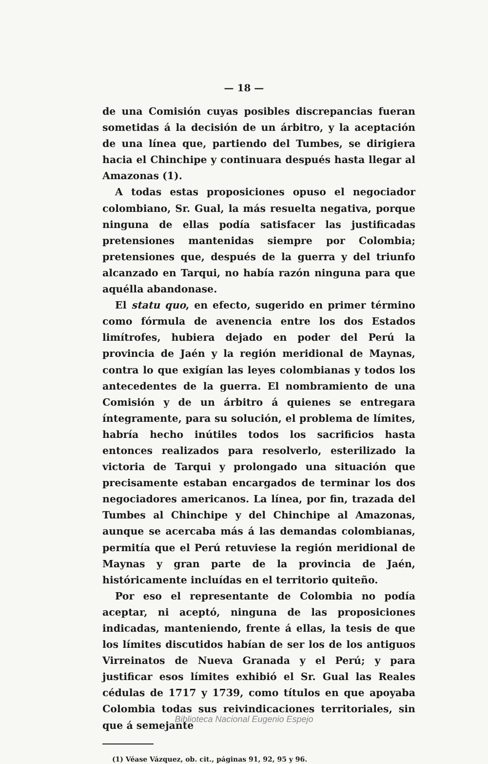— 18 —
de una Comisión cuyas posibles discrepancias fueran sometidas á la decisión de un árbitro, y la aceptación de una línea que, partiendo del Tumbes, se dirigiera hacia el Chinchipe y continuara después hasta llegar al Amazonas (1).
A todas estas proposiciones opuso el negociador colombiano, Sr. Gual, la más resuelta negativa, porque ninguna de ellas podía satisfacer las justificadas pretensiones mantenidas siempre por Colombia; pretensiones que, después de la guerra y del triunfo alcanzado en Tarqui, no había razón ninguna para que aquélla abandonase.
El statu quo, en efecto, sugerido en primer término como fórmula de avenencia entre los dos Estados limítrofes, hubiera dejado en poder del Perú la provincia de Jaén y la región meridional de Maynas, contra lo que exigían las leyes colombianas y todos los antecedentes de la guerra. El nombramiento de una Comisión y de un árbitro á quienes se entregara íntegramente, para su solución, el problema de límites, habría hecho inútiles todos los sacrificios hasta entonces realizados para resolverlo, esterilizado la victoria de Tarqui y prolongado una situación que precisamente estaban encargados de terminar los dos negociadores americanos. La línea, por fin, trazada del Tumbes al Chinchipe y del Chinchipe al Amazonas, aunque se acercaba más á las demandas colombianas, permitía que el Perú retuviese la región meridional de Maynas y gran parte de la provincia de Jaén, históricamente incluídas en el territorio quiteño.
Por eso el representante de Colombia no podía aceptar, ni aceptó, ninguna de las proposiciones indicadas, manteniendo, frente á ellas, la tesis de que los límites discutidos habían de ser los de los antiguos Virreinatos de Nueva Granada y el Perú; y para justificar esos límites exhibió el Sr. Gual las Reales cédulas de 1717 y 1739, como títulos en que apoyaba Colombia todas sus reivindicaciones territoriales, sin que á semejante
(1) Véase Vázquez, ob. cit., páginas 91, 92, 95 y 96.
Biblioteca Nacional Eugenio Espejo